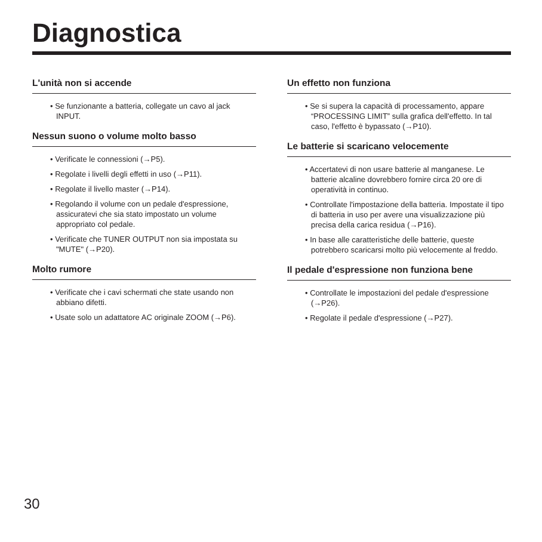Diagnostica
L'unità non si accende
• Se funzionante a batteria, collegate un cavo al jack INPUT.
Nessun suono o volume molto basso
• Verificate le connessioni (→P5).
• Regolate i livelli degli effetti in uso (→P11).
• Regolate il livello master (→P14).
• Regolando il volume con un pedale d'espressione, assicuratevi che sia stato impostato un volume appropriato col pedale.
• Verificate che TUNER OUTPUT non sia impostata su "MUTE" (→P20).
Molto rumore
• Verificate che i cavi schermati che state usando non abbiano difetti.
• Usate solo un adattatore AC originale ZOOM (→P6).
Un effetto non funziona
• Se si supera la capacità di processamento, appare “PROCESSING LIMIT” sulla grafica dell'effetto. In tal caso, l'effetto è bypassato (→P10).
Le batterie si scaricano velocemente
• Accertatevi di non usare batterie al manganese. Le batterie alcaline dovrebbero fornire circa 20 ore di operatività in continuo.
• Controllate l'impostazione della batteria. Impostate il tipo di batteria in uso per avere una visualizzazione più precisa della carica residua (→P16).
• In base alle caratteristiche delle batterie, queste potrebbero scaricarsi molto più velocemente al freddo.
Il pedale d'espressione non funziona bene
• Controllate le impostazioni del pedale d'espressione (→P26).
• Regolate il pedale d'espressione (→P27).
30